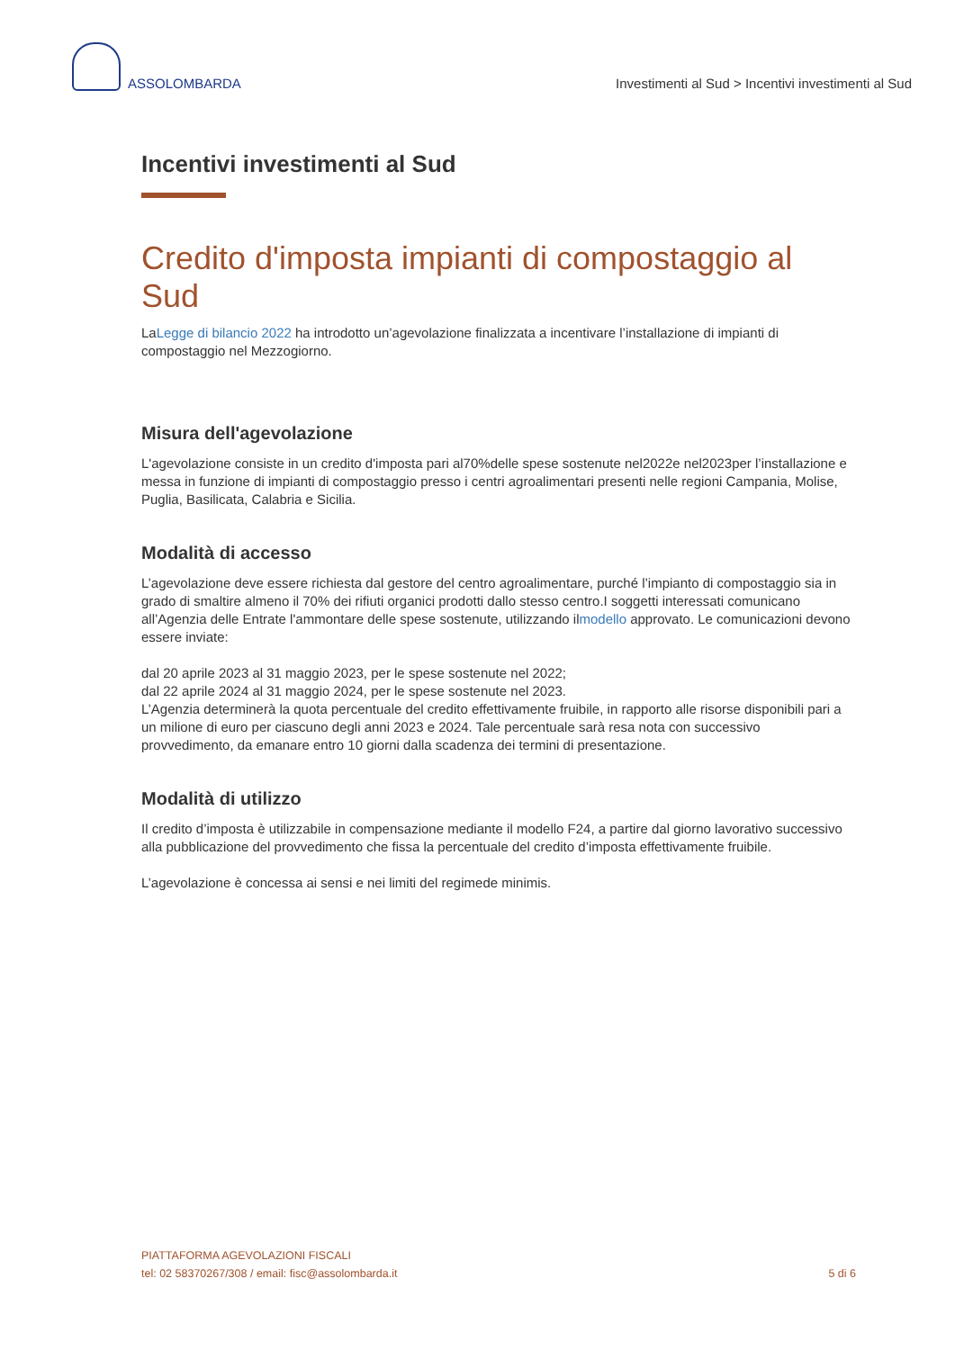ASSOLOMBARDA
Investimenti al Sud > Incentivi investimenti al Sud
Incentivi investimenti al Sud
Credito d'imposta impianti di compostaggio al Sud
LaLegge di bilancio 2022 ha introdotto un’agevolazione finalizzata a incentivare l’installazione di impianti di compostaggio nel Mezzogiorno.
Misura dell'agevolazione
L'agevolazione consiste in un credito d'imposta pari al70%delle spese sostenute nel2022e nel2023per l’installazione e messa in funzione di impianti di compostaggio presso i centri agroalimentari presenti nelle regioni Campania, Molise, Puglia, Basilicata, Calabria e Sicilia.
Modalità di accesso
L’agevolazione deve essere richiesta dal gestore del centro agroalimentare, purché l’impianto di compostaggio sia in grado di smaltire almeno il 70% dei rifiuti organici prodotti dallo stesso centro.I soggetti interessati comunicano all’Agenzia delle Entrate l'ammontare delle spese sostenute, utilizzando ilmodello approvato. Le comunicazioni devono essere inviate:
dal 20 aprile 2023 al 31 maggio 2023, per le spese sostenute nel 2022;
dal 22 aprile 2024 al 31 maggio 2024, per le spese sostenute nel 2023.
L’Agenzia determinerà la quota percentuale del credito effettivamente fruibile, in rapporto alle risorse disponibili pari a un milione di euro per ciascuno degli anni 2023 e 2024. Tale percentuale sarà resa nota con successivo provvedimento, da emanare entro 10 giorni dalla scadenza dei termini di presentazione.
Modalità di utilizzo
Il credito d’imposta è utilizzabile in compensazione mediante il modello F24, a partire dal giorno lavorativo successivo alla pubblicazione del provvedimento che fissa la percentuale del credito d’imposta effettivamente fruibile.
L’agevolazione è concessa ai sensi e nei limiti del regimede minimis.
PIATTAFORMA AGEVOLAZIONI FISCALI
tel: 02 58370267/308 / email: fisc@assolombarda.it
5 di 6